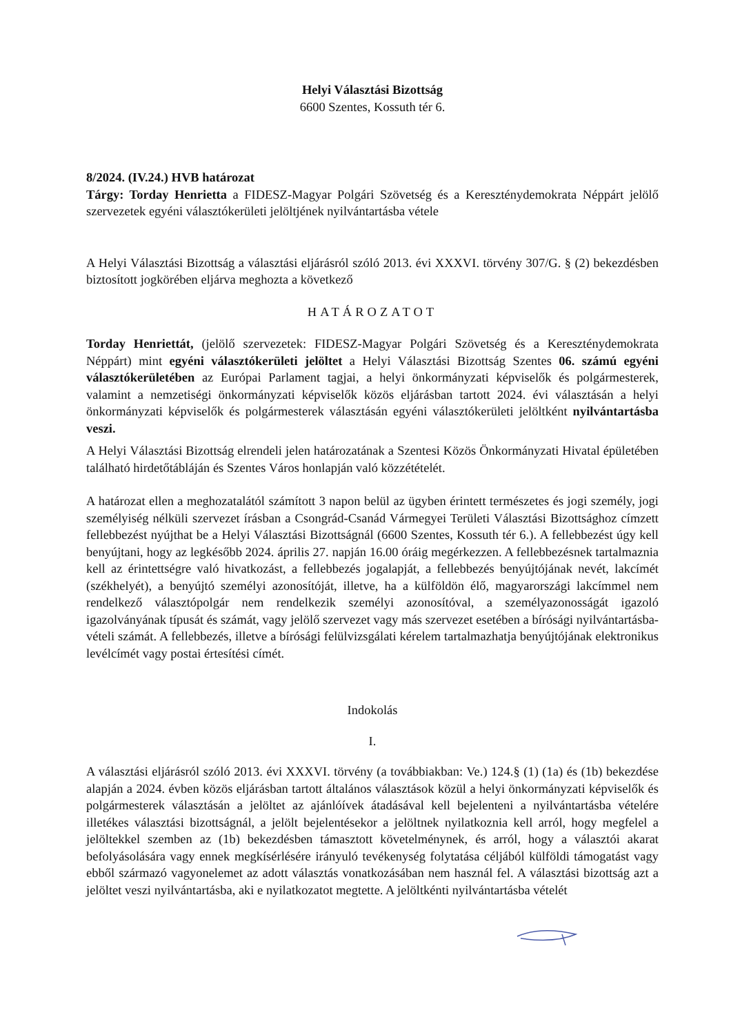Helyi Választási Bizottság
6600 Szentes, Kossuth tér 6.
8/2024. (IV.24.) HVB határozat
Tárgy: Torday Henrietta a FIDESZ-Magyar Polgári Szövetség és a Kereszténydemokrata Néppárt jelölő szervezetek egyéni választókerületi jelöltjének nyilvántartásba vétele
A Helyi Választási Bizottság a választási eljárásról szóló 2013. évi XXXVI. törvény 307/G. § (2) bekezdésben biztosított jogkörében eljárva meghozta a következő
HATÁROZATOT
Torday Henriettát, (jelölő szervezetek: FIDESZ-Magyar Polgári Szövetség és a Kereszténydemokrata Néppárt) mint egyéni választókerületi jelöltet a Helyi Választási Bizottság Szentes 06. számú egyéni választókerületében az Európai Parlament tagjai, a helyi önkormányzati képviselők és polgármesterek, valamint a nemzetiségi önkormányzati képviselők közös eljárásban tartott 2024. évi választásán a helyi önkormányzati képviselők és polgármesterek választásán egyéni választókerületi jelöltként nyilvántartásba veszi.
A Helyi Választási Bizottság elrendeli jelen határozatának a Szentesi Közös Önkormányzati Hivatal épületében található hirdetőtábláján és Szentes Város honlapján való közzétételét.
A határozat ellen a meghozatalától számított 3 napon belül az ügyben érintett természetes és jogi személy, jogi személyiség nélküli szervezet írásban a Csongrád-Csanád Vármegyei Területi Választási Bizottsághoz címzett fellebbezést nyújthat be a Helyi Választási Bizottságnál (6600 Szentes, Kossuth tér 6.). A fellebbezést úgy kell benyújtani, hogy az legkésőbb 2024. április 27. napján 16.00 óráig megérkezzen. A fellebbezésnek tartalmaznia kell az érintettségre való hivatkozást, a fellebbezés jogalapját, a fellebbezés benyújtójának nevét, lakcímét (székhelyét), a benyújtó személyi azonosítóját, illetve, ha a külföldön élő, magyarországi lakcímmel nem rendelkező választópolgár nem rendelkezik személyi azonosítóval, a személyazonosságát igazoló igazolványának típusát és számát, vagy jelölő szervezet vagy más szervezet esetében a bírósági nyilvántartásba-vételi számát. A fellebbezés, illetve a bírósági felülvizsgálati kérelem tartalmazhatja benyújtójának elektronikus levélcímét vagy postai értesítési címét.
Indokolás
I.
A választási eljárásról szóló 2013. évi XXXVI. törvény (a továbbiakban: Ve.) 124.§ (1) (1a) és (1b) bekezdése alapján a 2024. évben közös eljárásban tartott általános választások közül a helyi önkormányzati képviselők és polgármesterek választásán a jelöltet az ajánlóívek átadásával kell bejelenteni a nyilvántartásba vételére illetékes választási bizottságnál, a jelölt bejelentésekor a jelöltnek nyilatkoznia kell arról, hogy megfelel a jelöltekkel szemben az (1b) bekezdésben támasztott követelménynek, és arról, hogy a választói akarat befolyásolására vagy ennek megkísérlésére irányuló tevékenység folytatása céljából külföldi támogatást vagy ebből származó vagyonelemet az adott választás vonatkozásában nem használ fel. A választási bizottság azt a jelöltet veszi nyilvántartásba, aki e nyilatkozatot megtette. A jelöltkénti nyilvántartásba vételét